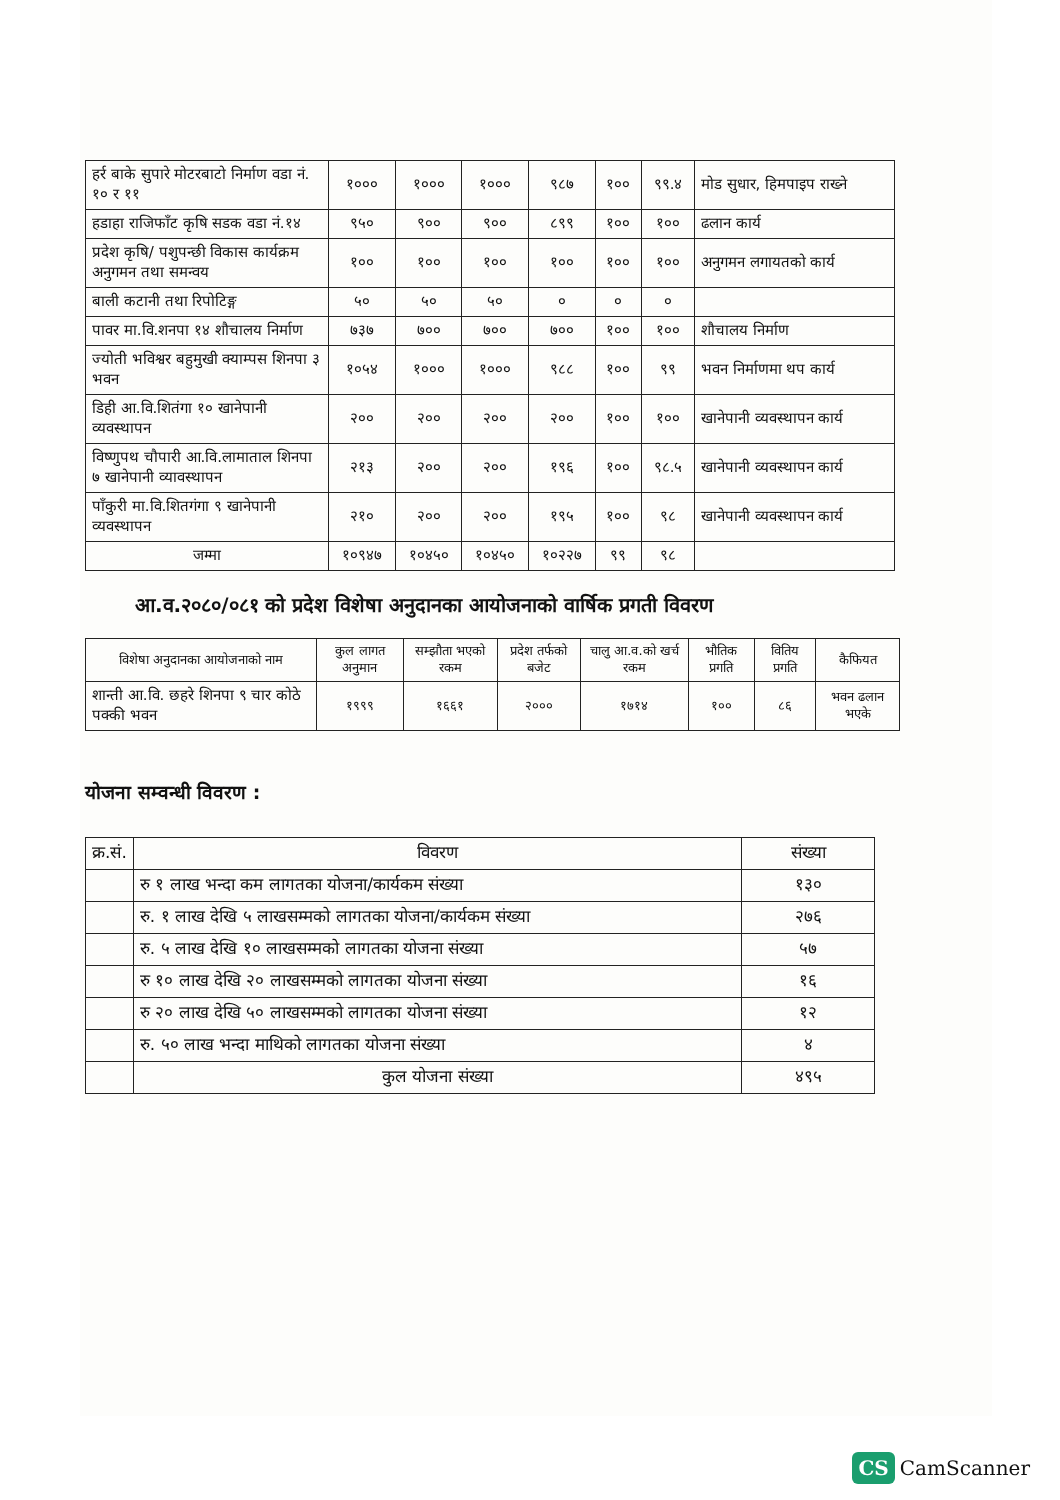| हर्र बाके सुपारे मोटरबाटो निर्माण वडा नं. १० र ११ | १००० | १००० | १००० | ९८७ | १०० | ९९.४ | मोड सुधार, हिमपाइप राख्ने |
| हडाहा राजिफाँट कृषि सडक वडा नं.१४ | ९५० | ९०० | ९०० | ८९९ | १०० | १०० | ढलान कार्य |
| प्रदेश कृषि/ पशुपन्छी विकास कार्यक्रम अनुगमन तथा समन्वय | १०० | १०० | १०० | १०० | १०० | १०० | अनुगमन लगायतको कार्य |
| बाली कटानी तथा रिपोटिङ्ग | ५० | ५० | ५० | ० | ० | ० | |
| पावर मा.वि.शनपा १४ शौचालय निर्माण | ७३७ | ७०० | ७०० | ७०० | १०० | १०० | शौचालय निर्माण |
| ज्योती भविश्वर बहुमुखी क्याम्पस शिनपा ३ भवन | १०५४ | १००० | १००० | ९८८ | १०० | ९९ | भवन निर्माणमा थप कार्य |
| डिही आ.वि.शितंगा १० खानेपानी व्यवस्थापन | २०० | २०० | २०० | २०० | १०० | १०० | खानेपानी व्यवस्थापन कार्य |
| विष्णुपथ चौपारी आ.वि.लामाताल शिनपा ७ खानेपानी व्यावस्थापन | २१३ | २०० | २०० | १९६ | १०० | ९८.५ | खानेपानी व्यवस्थापन कार्य |
| पाँकुरी मा.वि.शितगंगा ९ खानेपानी व्यवस्थापन | २१० | २०० | २०० | १९५ | १०० | ९८ | खानेपानी व्यवस्थापन कार्य |
| जम्मा | १०९४७ | १०४५० | १०४५० | १०२२७ | ९९ | ९८ | |
आ.व.२०८०/०८१ को प्रदेश विशेषा अनुदानका आयोजनाको वार्षिक प्रगती विवरण
| विशेषा अनुदानका आयोजनाको नाम | कुल लागत अनुमान | सम्झौता भएको रकम | प्रदेश तर्फको बजेट | चालु आ.व.को खर्च रकम | भौतिक प्रगति | वितिय प्रगति | कैफियत |
| --- | --- | --- | --- | --- | --- | --- | --- |
| शान्ती आ.वि. छहरे शिनपा ९ चार कोठे पक्की भवन | १९९९ | १६६१ | २००० | १७१४ | १०० | ८६ | भवन ढलान भएके |
योजना सम्वन्धी विवरण :
| क्र.सं. | विवरण | संख्या |
| --- | --- | --- |
| | रु १ लाख भन्दा कम लागतका योजना/कार्यकम संख्या | १३० |
| | रु. १ लाख देखि ५ लाखसम्मको लागतका योजना/कार्यकम संख्या | २७६ |
| | रु. ५ लाख देखि १० लाखसम्मको लागतका योजना संख्या | ५७ |
| | रु १० लाख देखि २० लाखसम्मको लागतका योजना संख्या | १६ |
| | रु २० लाख देखि ५० लाखसम्मको लागतका योजना संख्या | १२ |
| | रु. ५० लाख भन्दा माथिको लागतका योजना संख्या | ४ |
| | कुल योजना संख्या | ४९५ |
CS CamScanner